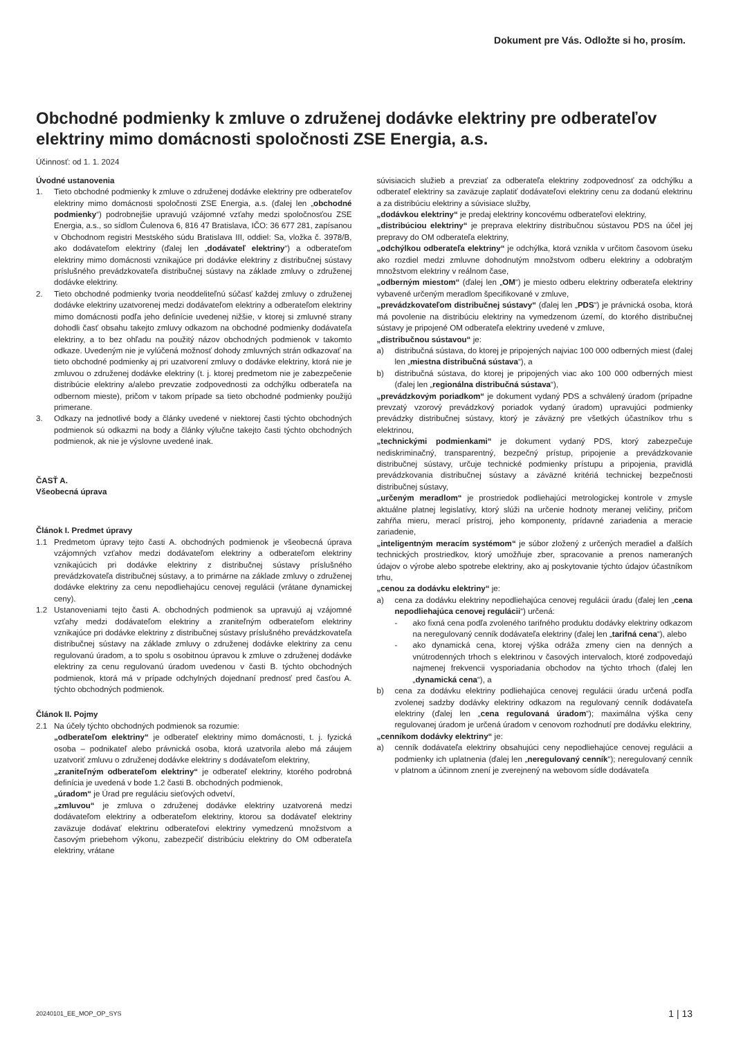Dokument pre Vás. Odložte si ho, prosím.
Obchodné podmienky k zmluve o združenej dodávke elektriny pre odberateľov elektriny mimo domácnosti spoločnosti ZSE Energia, a.s.
Účinnosť: od 1. 1. 2024
Úvodné ustanovenia
1. Tieto obchodné podmienky k zmluve o združenej dodávke elektriny pre odberateľov elektriny mimo domácnosti spoločnosti ZSE Energia, a.s. (ďalej len „obchodné podmienky“) podrobnejšie upravujú vzájomné vzťahy medzi spoločnosťou ZSE Energia, a.s., so sídlom Čulenova 6, 816 47 Bratislava, IČO: 36 677 281, zapísanou v Obchodnom registri Mestského súdu Bratislava III, oddiel: Sa, vložka č. 3978/B, ako dodávateľom elektriny (ďalej len „dodávateľ elektriny“) a odberateľom elektriny mimo domácnosti vznikajúce pri dodávke elektriny z distribučnej sústavy príslušného prevádzkovateľa distribučnej sústavy na základe zmluvy o združenej dodávke elektriny.
2. Tieto obchodné podmienky tvoria neoddeliteľnú súčasť každej zmluvy o združenej dodávke elektriny uzatvorenej medzi dodávateľom elektriny a odberateľom elektriny mimo domácnosti podľa jeho definície uvedenej nižšie, v ktorej si zmluvné strany dohodli časť obsahu takejto zmluvy odkazom na obchodné podmienky dodávateľa elektriny, a to bez ohľadu na použitý názov obchodných podmienok v takomto odkaze. Uvedeným nie je vylúčená možnosť dohody zmluvných strán odkazovať na tieto obchodné podmienky aj pri uzatvorení zmluvy o dodávke elektriny, ktorá nie je zmluvou o združenej dodávke elektriny (t. j. ktorej predmetom nie je zabezpečenie distribúcie elektriny a/alebo prevzatie zodpovednosti za odchýlku odberateľa na odbernom mieste), pričom v takom prípade sa tieto obchodné podmienky použijú primerane.
3. Odkazy na jednotlivé body a články uvedené v niektorej časti týchto obchodných podmienok sú odkazmi na body a články výlučne takejto časti týchto obchodných podmienok, ak nie je výslovne uvedené inak.
ČASŤ A.
Všeobecná úprava
Článok I. Predmet úpravy
1.1 Predmetom úpravy tejto časti A. obchodných podmienok je všeobecná úprava vzájomných vzťahov medzi dodávateľom elektriny a odberateľom elektriny vznikajúcich pri dodávke elektriny z distribučnej sústavy príslušného prevádzkovateľa distribučnej sústavy, a to primárne na základe zmluvy o združenej dodávke elektriny za cenu nepodliehajúcu cenovej regulácii (vrátane dynamickej ceny).
1.2 Ustanoveniami tejto časti A. obchodných podmienok sa upravujú aj vzájomné vzťahy medzi dodávateľom elektriny a zraniteľným odberateľom elektriny vznikajúce pri dodávke elektriny z distribučnej sústavy príslušného prevádzkovateľa distribučnej sústavy na základe zmluvy o združenej dodávke elektriny za cenu regulovanú úradom, a to spolu s osobitnou úpravou k zmluve o združenej dodávke elektriny za cenu regulovanú úradom uvedenou v časti B. týchto obchodných podmienok, ktorá má v prípade odchylných dojednaní prednosť pred časťou A. týchto obchodných podmienok.
Článok II. Pojmy
2.1 Na účely týchto obchodných podmienok sa rozumie:
„odberateľom elektriny“ je odberateľ elektriny mimo domácnosti, t. j. fyzická osoba – podnikateľ alebo právnická osoba, ktorá uzatvorila alebo má záujem uzatvoriť zmluvu o združenej dodávke elektriny s dodávateľom elektriny,
„zraniteľným odberateľom elektriny“ je odberateľ elektriny, ktorého podrobná definícia je uvedená v bode 1.2 časti B. obchodných podmienok,
„úradom“ je Úrad pre reguláciu sieťových odvetví,
„zmluvou“ je zmluva o združenej dodávke elektriny uzatvorená medzi dodávateľom elektriny a odberateľom elektriny, ktorou sa dodávateľ elektriny zaväzuje dodávať elektrinu odberateľovi elektriny vymedzenú množstvom a časovým priebehom výkonu, zabezpečiť distribúciu elektriny do OM odberateľa elektriny, vrátane
súvisiacich služieb a prevziať za odberateľa elektriny zodpovednosť za odchýlku a odberateľ elektriny sa zaväzuje zaplatiť dodávateľovi elektriny cenu za dodanú elektrinu a za distribúciu elektriny a súvisiace služby,
„dodávkou elektriny“ je predaj elektriny koncovému odberateľovi elektriny,
„distribúciou elektriny“ je preprava elektriny distribučnou sústavou PDS na účel jej prepravy do OM odberateľa elektriny,
„odchýlkou odberateľa elektriny“ je odchýlka, ktorá vznikla v určitom časovom úseku ako rozdiel medzi zmluvne dohodnutým množstvom odberu elektriny a odobratým množstvom elektriny v reálnom čase,
„odberným miestom“ (ďalej len „OM“) je miesto odberu elektriny odberateľa elektriny vybavené určeným meradlom špecifikované v zmluve,
„prevádzkovateľom distribučnej sústavy“ (ďalej len „PDS“) je právnická osoba, ktorá má povolenie na distribúciu elektriny na vymedzenom území, do ktorého distribučnej sústavy je pripojené OM odberateľa elektriny uvedené v zmluve,
„distribučnou sústavou“ je:
a) distribučná sústava, do ktorej je pripojených najviac 100 000 odberných miest (ďalej len „miestna distribučná sústava“), a
b) distribučná sústava, do ktorej je pripojených viac ako 100 000 odberných miest (ďalej len „regionálna distribučná sústava“),
„prevádzkovým poriadkom“ je dokument vydaný PDS a schválený úradom (prípadne prevzatý vzorový prevádzkový poriadok vydaný úradom) upravujúci podmienky prevádzky distribučnej sústavy, ktorý je záväzný pre všetkých účastníkov trhu s elektrinou,
„technickými podmienkami“ je dokument vydaný PDS, ktorý zabezpečuje nediskriminačný, transparentný, bezpečný prístup, pripojenie a prevádzkovanie distribučnej sústavy, určuje technické podmienky prístupu a pripojenia, pravidlá prevádzkovania distribučnej sústavy a záväzné kritériá technickej bezpečnosti distribučnej sústavy,
„určeným meradlom“ je prostriedok podliehajúci metrologickej kontrole v zmysle aktuálne platnej legislatívy, ktorý slúži na určenie hodnoty meranej veličiny, pričom zahŕňa mieru, merací prístroj, jeho komponenty, prídavné zariadenia a meracie zariadenie,
„inteligentným meracím systémom“ je súbor zložený z určených meradiel a ďalších technických prostriedkov, ktorý umožňuje zber, spracovanie a prenos nameraných údajov o výrobe alebo spotrebe elektriny, ako aj poskytovanie týchto údajov účastníkom trhu,
„cenou za dodávku elektriny“ je:
a) cena za dodávku elektriny nepodliehajúca cenovej regulácii úradu (ďalej len „cena nepodliehajúca cenovej regulácii“) určená:
- ako fixná cena podľa zvoleného tarifného produktu dodávky elektriny odkazom na neregulovaný cenník dodávateľa elektriny (ďalej len „tarifná cena“), alebo
- ako dynamická cena, ktorej výška odráža zmeny cien na denných a vnútrodenných trhoch s elektrinou v časových intervaloch, ktoré zodpovedajú najmenej frekvencii vysporiadania obchodov na týchto trhoch (ďalej len „dynamická cena“), a
b) cena za dodávku elektriny podliehajúca cenovej regulácii úradu určená podľa zvolenej sadzby dodávky elektriny odkazom na regulovaný cenník dodávateľa elektriny (ďalej len „cena regulovaná úradom“); maximálna výška ceny regulovanej úradom je určená úradom v cenovom rozhodnutí pre dodávku elektriny,
„cenníkom dodávky elektriny“ je:
a) cenník dodávateľa elektriny obsahujúci ceny nepodliehajúce cenovej regulácii a podmienky ich uplatnenia (ďalej len „neregulovaný cenník“); neregulovaný cenník v platnom a účinnom znení je zverejnený na webovom sídle dodávateľa
20240101_EE_MOP_OP_SYS 1 | 13